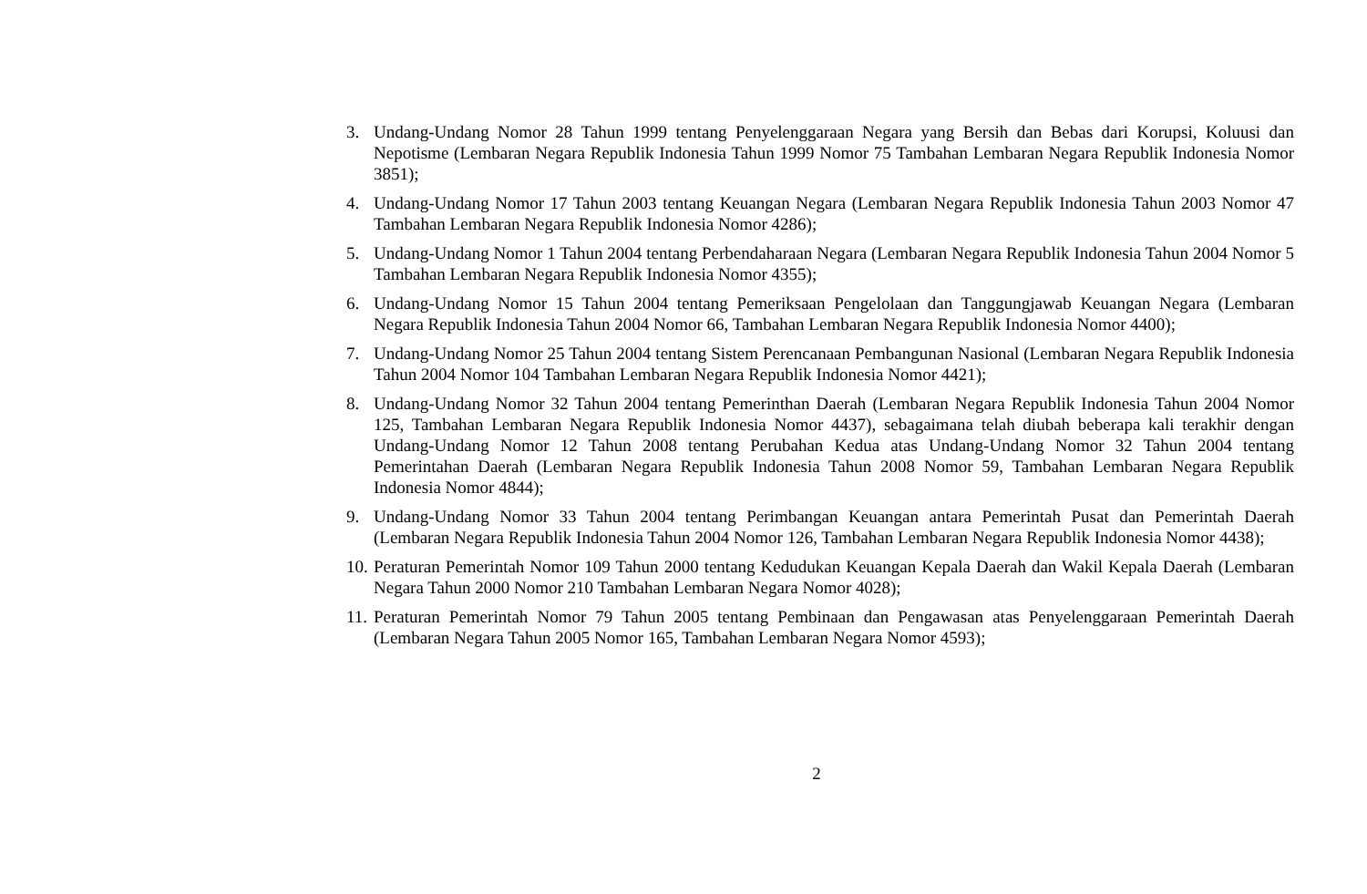3. Undang-Undang Nomor 28 Tahun 1999 tentang Penyelenggaraan Negara yang Bersih dan Bebas dari Korupsi, Koluusi dan Nepotisme (Lembaran Negara Republik Indonesia Tahun 1999 Nomor 75 Tambahan Lembaran Negara Republik Indonesia Nomor 3851);
4. Undang-Undang Nomor 17 Tahun 2003 tentang Keuangan Negara (Lembaran Negara Republik Indonesia Tahun 2003 Nomor 47 Tambahan Lembaran Negara Republik Indonesia Nomor 4286);
5. Undang-Undang Nomor 1 Tahun 2004 tentang Perbendaharaan Negara (Lembaran Negara Republik Indonesia Tahun 2004 Nomor 5 Tambahan Lembaran Negara Republik Indonesia Nomor 4355);
6. Undang-Undang Nomor 15 Tahun 2004 tentang Pemeriksaan Pengelolaan dan Tanggungjawab Keuangan Negara (Lembaran Negara Republik Indonesia Tahun 2004 Nomor 66, Tambahan Lembaran Negara Republik Indonesia Nomor 4400);
7. Undang-Undang Nomor 25 Tahun 2004 tentang Sistem Perencanaan Pembangunan Nasional (Lembaran Negara Republik Indonesia Tahun 2004 Nomor 104 Tambahan Lembaran Negara Republik Indonesia Nomor 4421);
8. Undang-Undang Nomor 32 Tahun 2004 tentang Pemerinthan Daerah (Lembaran Negara Republik Indonesia Tahun 2004 Nomor 125, Tambahan Lembaran Negara Republik Indonesia Nomor 4437), sebagaimana telah diubah beberapa kali terakhir dengan Undang-Undang Nomor 12 Tahun 2008 tentang Perubahan Kedua atas Undang-Undang Nomor 32 Tahun 2004 tentang Pemerintahan Daerah (Lembaran Negara Republik Indonesia Tahun 2008 Nomor 59, Tambahan Lembaran Negara Republik Indonesia Nomor 4844);
9. Undang-Undang Nomor 33 Tahun 2004 tentang Perimbangan Keuangan antara Pemerintah Pusat dan Pemerintah Daerah (Lembaran Negara Republik Indonesia Tahun 2004 Nomor 126, Tambahan Lembaran Negara Republik Indonesia Nomor 4438);
10.
Peraturan Pemerintah Nomor 109 Tahun 2000 tentang Kedudukan Keuangan Kepala Daerah dan Wakil Kepala Daerah (Lembaran Negara Tahun 2000 Nomor 210 Tambahan Lembaran Negara Nomor 4028);
11.
Peraturan Pemerintah Nomor 79 Tahun 2005 tentang Pembinaan dan Pengawasan atas Penyelenggaraan Pemerintah Daerah (Lembaran Negara Tahun 2005 Nomor 165, Tambahan Lembaran Negara Nomor 4593);
2